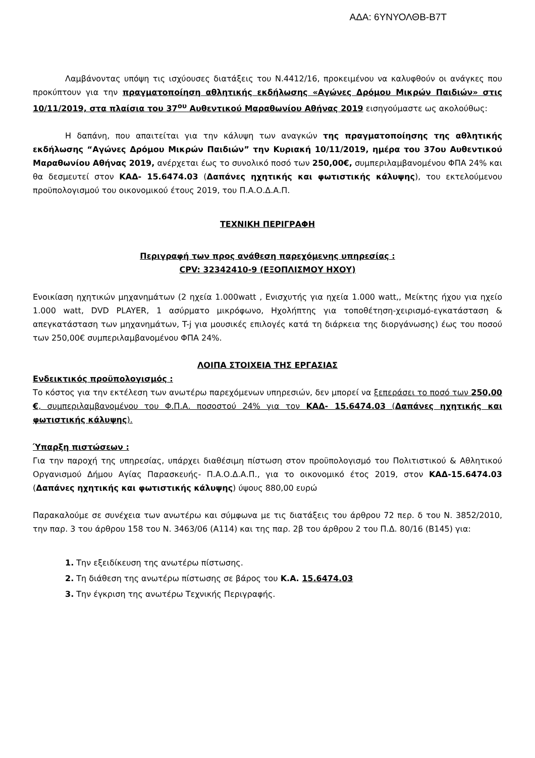ΑΔΑ: 6ΥΝΥΟΛΘΒ-Β7Τ
Λαμβάνοντας υπόψη τις ισχύουσες διατάξεις του Ν.4412/16, προκειμένου να καλυφθούν οι ανάγκες που προκύπτουν για την πραγματοποίηση αθλητικής εκδήλωσης «Αγώνες Δρόμου Μικρών Παιδιών» στις 10/11/2019, στα πλαίσια του 37<sup>ου</sup> Αυθεντικού Μαραθωνίου Αθήνας 2019 εισηγούμαστε ως ακολούθως:
Η δαπάνη, που απαιτείται για την κάλυψη των αναγκών της πραγματοποίησης της αθλητικής εκδήλωσης “Αγώνες Δρόμου Μικρών Παιδιών” την Κυριακή 10/11/2019, ημέρα του 37ου Αυθεντικού Μαραθωνίου Αθήνας 2019, ανέρχεται έως το συνολικό ποσό των 250,00€, συμπεριλαμβανομένου ΦΠΑ 24% και θα δεσμευτεί στον ΚΑΔ- 15.6474.03 (Δαπάνες ηχητικής και φωτιστικής κάλυψης), του εκτελούμενου προϋπολογισμού του οικονομικού έτους 2019, του Π.Α.Ο.Δ.Α.Π.
ΤΕΧΝΙΚΗ ΠΕΡΙΓΡΑΦΗ
Περιγραφή των προς ανάθεση παρεχόμενης υπηρεσίας :
CPV: 32342410-9 (ΕΞΟΠΛΙΣΜΟΥ ΗΧΟΥ)
Ενοικίαση ηχητικών μηχανημάτων (2 ηχεία 1.000watt , Ενισχυτής για ηχεία 1.000 watt,, Μείκτης ήχου για ηχείο 1.000 watt, DVD PLAYER, 1 ασύρματο μικρόφωνο, Ηχολήπτης για τοποθέτηση-χειρισμό-εγκατάσταση & απεγκατάσταση των μηχανημάτων, T-j για μουσικές επιλογές κατά τη διάρκεια της διοργάνωσης) έως του ποσού των 250,00€ συμπεριλαμβανομένου ΦΠΑ 24%.
ΛΟΙΠΑ ΣΤΟΙΧΕΙΑ ΤΗΣ ΕΡΓΑΣΙΑΣ
Ενδεικτικός προϋπολογισμός :
Το κόστος για την εκτέλεση των ανωτέρω παρεχόμενων υπηρεσιών, δεν μπορεί να ξεπεράσει το ποσό των 250,00 €, συμπεριλαμβανομένου του Φ.Π.Α. ποσοστού 24% για τον ΚΑΔ- 15.6474.03 (Δαπάνες ηχητικής και φωτιστικής κάλυψης).
Ύπαρξη πιστώσεων :
Για την παροχή της υπηρεσίας, υπάρχει διαθέσιμη πίστωση στον προϋπολογισμό του Πολιτιστικού & Αθλητικού Οργανισμού Δήμου Αγίας Παρασκευής- Π.Α.Ο.Δ.Α.Π., για το οικονομικό έτος 2019, στον ΚΑΔ-15.6474.03 (Δαπάνες ηχητικής και φωτιστικής κάλυψης) ύψους 880,00 ευρώ
Παρακαλούμε σε συνέχεια των ανωτέρω και σύμφωνα με τις διατάξεις του άρθρου 72 περ. δ του Ν. 3852/2010, την παρ. 3 του άρθρου 158 του Ν. 3463/06 (Α114) και της παρ. 2β του άρθρου 2 του Π.Δ. 80/16 (Β145) για:
1. Την εξειδίκευση της ανωτέρω πίστωσης.
2. Τη διάθεση της ανωτέρω πίστωσης σε βάρος του Κ.Α. 15.6474.03
3. Την έγκριση της ανωτέρω Τεχνικής Περιγραφής.